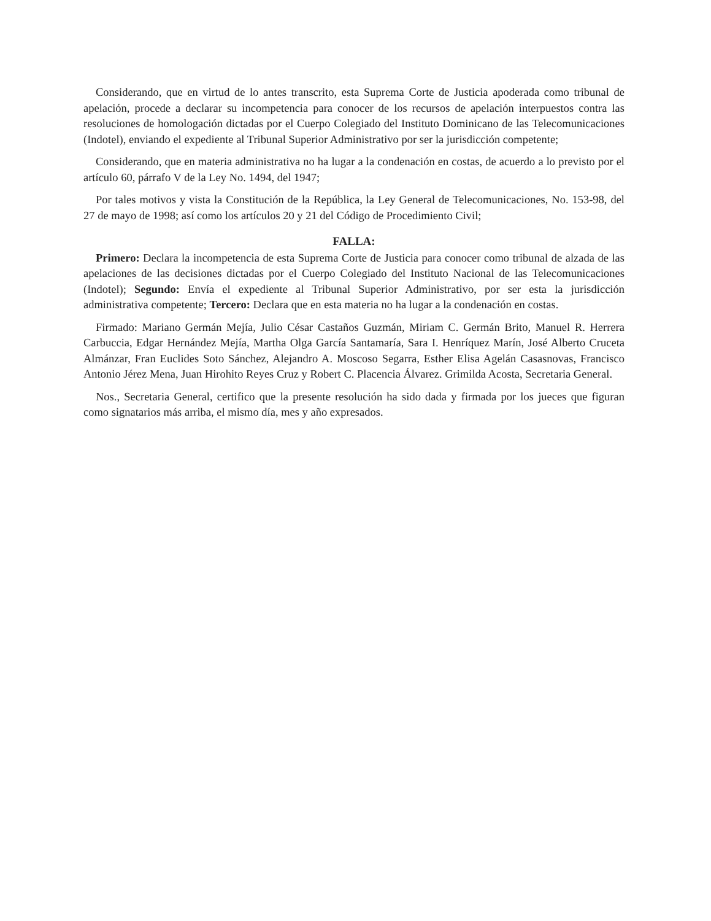Considerando, que en virtud de lo antes transcrito, esta Suprema Corte de Justicia apoderada como tribunal de apelación, procede a declarar su incompetencia para conocer de los recursos de apelación interpuestos contra las resoluciones de homologación dictadas por el Cuerpo Colegiado del Instituto Dominicano de las Telecomunicaciones (Indotel), enviando el expediente al Tribunal Superior Administrativo por ser la jurisdicción competente;
Considerando, que en materia administrativa no ha lugar a la condenación en costas, de acuerdo a lo previsto por el artículo 60, párrafo V de la Ley No. 1494, del 1947;
Por tales motivos y vista la Constitución de la República, la Ley General de Telecomunicaciones, No. 153-98, del 27 de mayo de 1998; así como los artículos 20 y 21 del Código de Procedimiento Civil;
FALLA:
Primero: Declara la incompetencia de esta Suprema Corte de Justicia para conocer como tribunal de alzada de las apelaciones de las decisiones dictadas por el Cuerpo Colegiado del Instituto Nacional de las Telecomunicaciones (Indotel); Segundo: Envía el expediente al Tribunal Superior Administrativo, por ser esta la jurisdicción administrativa competente; Tercero: Declara que en esta materia no ha lugar a la condenación en costas.
Firmado: Mariano Germán Mejía, Julio César Castaños Guzmán, Miriam C. Germán Brito, Manuel R. Herrera Carbuccia, Edgar Hernández Mejía, Martha Olga García Santamaría, Sara I. Henríquez Marín, José Alberto Cruceta Almánzar, Fran Euclides Soto Sánchez, Alejandro A. Moscoso Segarra, Esther Elisa Agelán Casasnovas, Francisco Antonio Jérez Mena, Juan Hirohito Reyes Cruz y Robert C. Placencia Álvarez. Grimilda Acosta, Secretaria General.
Nos., Secretaria General, certifico que la presente resolución ha sido dada y firmada por los jueces que figuran como signatarios más arriba, el mismo día, mes y año expresados.